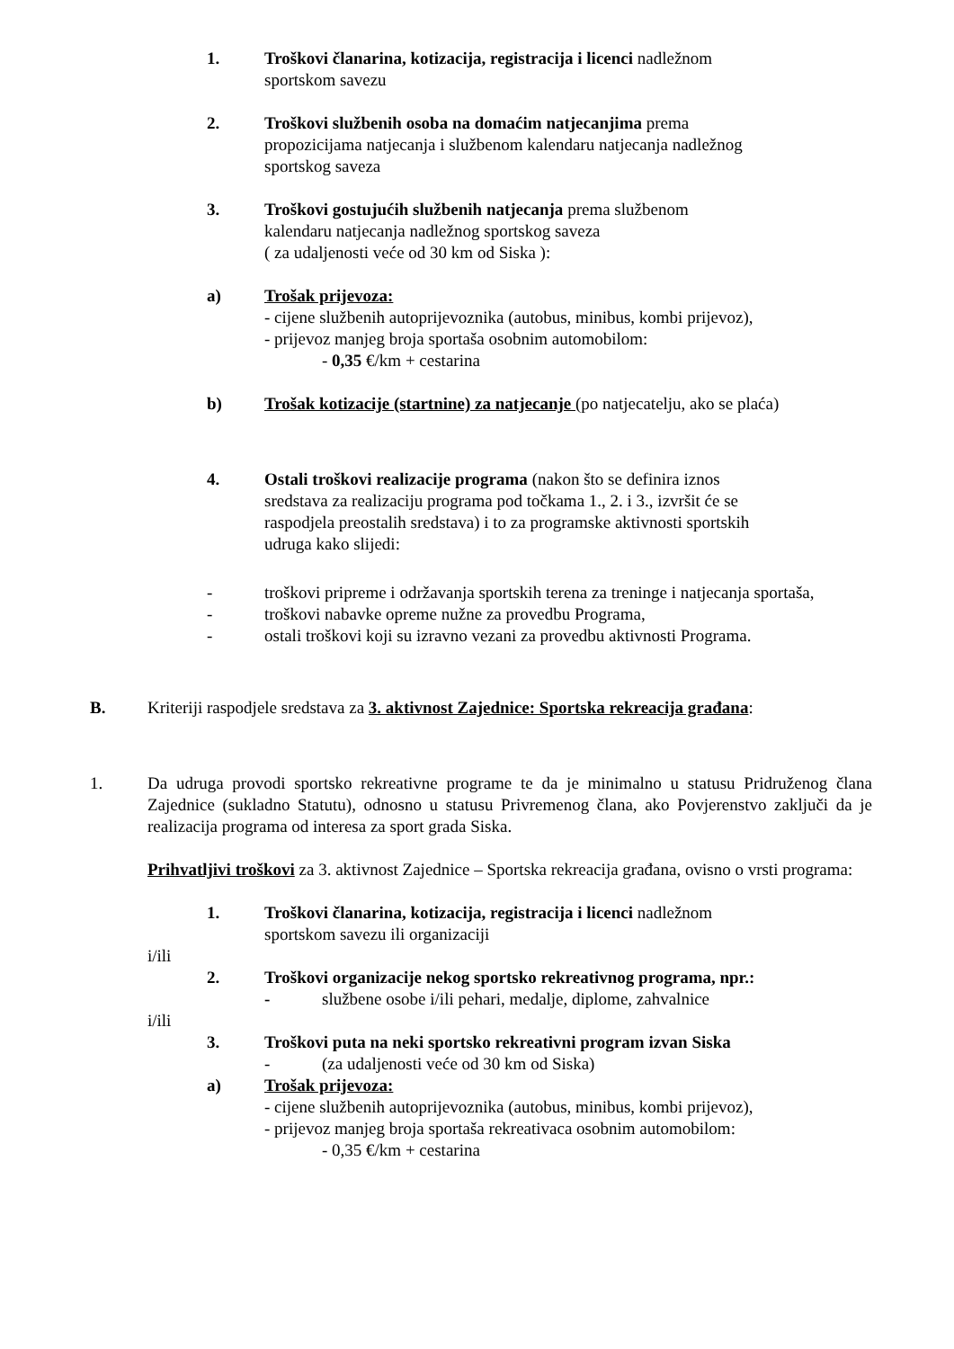1. Troškovi članarina, kotizacija, registracija i licenci nadležnom
sportskom savezu
2. Troškovi službenih osoba na domaćim natjecanjima prema
propozicijama natjecanja i službenom kalendaru natjecanja nadležnog
sportskog saveza
3. Troškovi gostujućih službenih natjecanja prema službenom
kalendaru natjecanja nadležnog sportskog saveza
( za udaljenosti veće od 30 km od Siska ):
a) Trošak prijevoza:
- cijene službenih autoprijevoznika (autobus, minibus, kombi prijevoz),
- prijevoz manjeg broja sportaša osobnim automobilom:
- 0,35 €/km + cestarina
b) Trošak kotizacije (startnine) za natjecanje (po natjecatelju, ako se plaća)
4. Ostali troškovi realizacije programa (nakon što se definira iznos
sredstava za realizaciju programa pod točkama 1., 2. i 3., izvršit će se
raspodjela preostalih sredstava) i to za programske aktivnosti sportskih
udruga kako slijedi:
- troškovi pripreme i održavanja sportskih terena za treninge i natjecanja sportaša,
- troškovi nabavke opreme nužne za provedbu Programa,
- ostali troškovi koji su izravno vezani za provedbu aktivnosti Programa.
B. Kriteriji raspodjele sredstava za 3. aktivnost Zajednice: Sportska rekreacija građana:
1. Da udruga provodi sportsko rekreativne programe te da je minimalno u statusu Pridruženog člana Zajednice (sukladno Statutu), odnosno u statusu Privremenog člana, ako Povjerenstvo zaključi da je realizacija programa od interesa za sport grada Siska.
Prihvatljivi troškovi za 3. aktivnost Zajednice – Sportska rekreacija građana, ovisno o vrsti programa:
1. Troškovi članarina, kotizacija, registracija i licenci nadležnom
sportskom savezu ili organizaciji
i/ili
2. Troškovi organizacije nekog sportsko rekreativnog programa, npr.:
- službene osobe i/ili pehari, medalje, diplome, zahvalnice
i/ili
3. Troškovi puta na neki sportsko rekreativni program izvan Siska
- (za udaljenosti veće od 30 km od Siska)
a) Trošak prijevoza:
- cijene službenih autoprijevoznika (autobus, minibus, kombi prijevoz),
- prijevoz manjeg broja sportaša rekreativaca osobnim automobilom:
- 0,35 €/km + cestarina